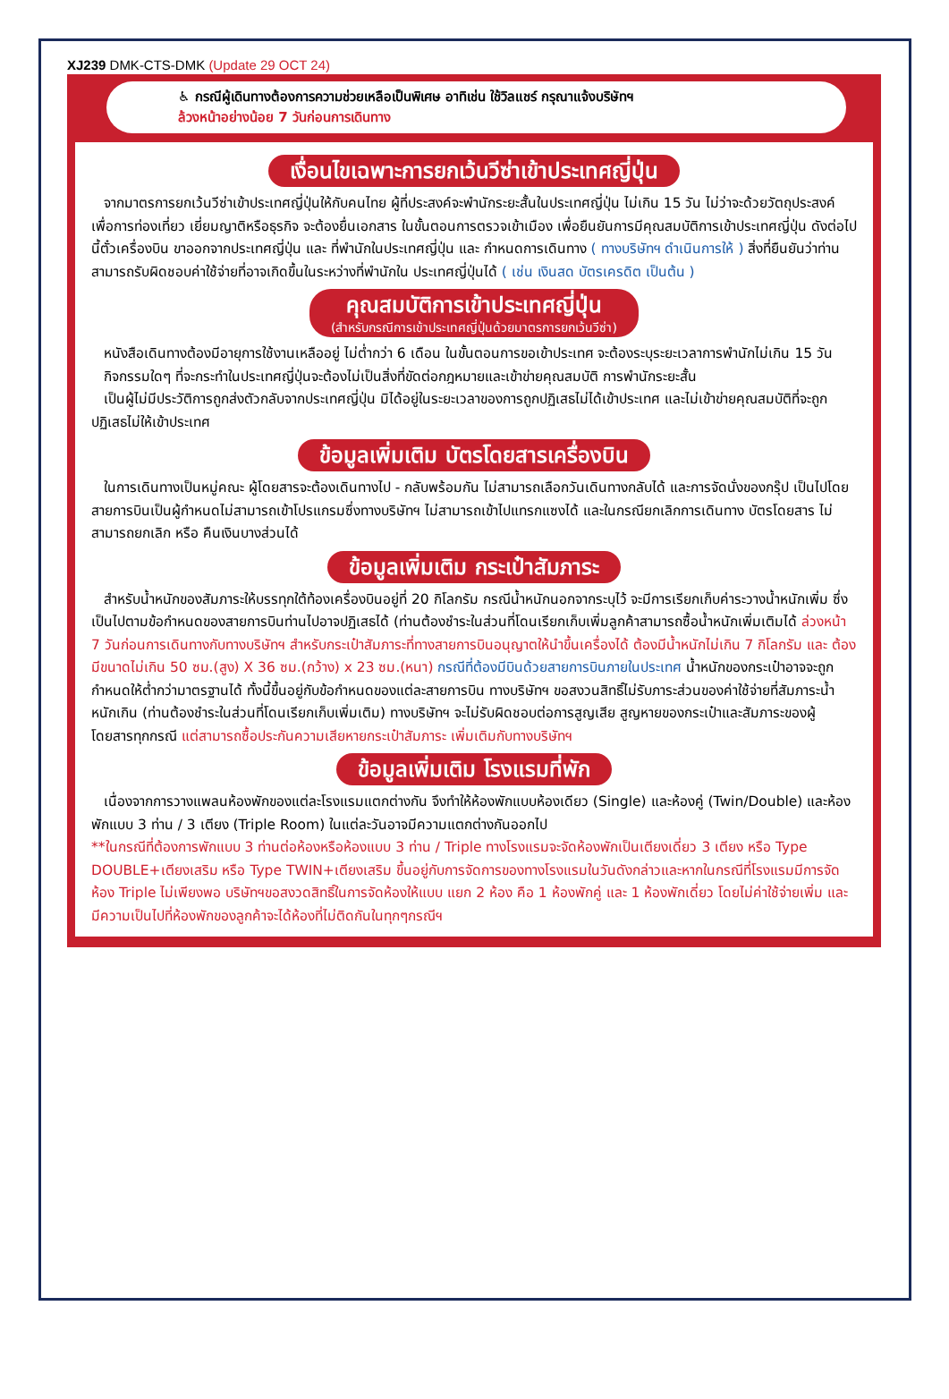XJ239 DMK-CTS-DMK (Update 29 OCT 24)
♿ กรณีผู้เดินทางต้องการความช่วยเหลือเป็นพิเศษ อาทิเช่น ใช้วิลแชร์ กรุณาแจ้งบริษัทฯ
ล้วงหน้าอย่างน้อย 7 วันก่อนการเดินทาง
เงื่อนไขเฉพาะการยกเว้นวีซ่าเข้าประเทศญี่ปุ่น
จากมาตรการยกเว้นวีซ่าเข้าประเทศญี่ปุ่นให้กับคนไทย ผู้ที่ประสงค์จะพำนักระยะสั้นในประเทศญี่ปุ่น ไม่เกิน 15 วัน ไม่ว่าจะด้วยวัตถุประสงค์เพื่อการท่องเที่ยว เยี่ยมญาติหรือธุรกิจ จะต้องยื่นเอกสาร ในขั้นตอนการตรวจเข้าเมือง เพื่อยืนยันการมีคุณสมบัติการเข้าประเทศญี่ปุ่น ดังต่อไปนี้ตั๋วเครื่องบิน ขาออกจากประเทศญี่ปุ่น และ ที่พำนักในประเทศญี่ปุ่น และ กำหนดการเดินทาง ( ทางบริษัทฯ ดำเนินการให้ ) สิ่งที่ยืนยันว่าท่านสามารถรับผิดชอบค่าใช้จ่ายที่อาจเกิดขึ้นในระหว่างที่พำนักใน ประเทศญี่ปุ่นได้ ( เช่น เงินสด บัตรเครดิต เป็นต้น )
คุณสมบัติการเข้าประเทศญี่ปุ่น
(สำหรับกรณีการเข้าประเทศญี่ปุ่นด้วยมาตรการยกเว้นวีซ่า)
หนังสือเดินทางต้องมีอายุการใช้งานเหลืออยู่ ไม่ต่ำกว่า 6 เดือน ในขั้นตอนการขอเข้าประเทศ จะต้องระบุระยะเวลาการพำนักไม่เกิน 15 วัน
กิจกรรมใดๆ ที่จะกระทำในประเทศญี่ปุ่นจะต้องไม่เป็นสิ่งที่ขัดต่อกฎหมายและเข้าข่ายคุณสมบัติ การพำนักระยะสั้น
เป็นผู้ไม่มีประวัติการถูกส่งตัวกลับจากประเทศญี่ปุ่น มิได้อยู่ในระยะเวลาของการถูกปฏิเสธไม่ได้เข้าประเทศ และไม่เข้าข่ายคุณสมบัติที่จะถูกปฏิเสธไม่ให้เข้าประเทศ
ข้อมูลเพิ่มเติม บัตรโดยสารเครื่องบิน
ในการเดินทางเป็นหมู่คณะ ผู้โดยสารจะต้องเดินทางไป - กลับพร้อมกัน ไม่สามารถเลือกวันเดินทางกลับได้ และการจัดนั่งของกรุ๊ป เป็นไปโดยสายการบินเป็นผู้กำหนดไม่สามารถเข้าโปรแกรมซึ่งทางบริษัทฯ ไม่สามารถเข้าไปแทรกแซงได้ และในกรณียกเลิกการเดินทาง บัตรโดยสาร ไม่สามารถยกเลิก หรือ คืนเงินบางส่วนได้
ข้อมูลเพิ่มเติม กระเป๋าสัมภาระ
สำหรับน้ำหนักของสัมภาระให้บรรทุกใต้ท้องเครื่องบินอยู่ที่ 20 กิโลกรัม กรณีน้ำหนักนอกจากระบุไว้ จะมีการเรียกเก็บค่าระวางน้ำหนักเพิ่ม ซึ่งเป็นไปตามข้อกำหนดของสายการบินท่านไปอาจปฏิเสธได้ (ท่านต้องชำระในส่วนที่โดนเรียกเก็บเพิ่มลูกค้าสามารถซื้อน้ำหนักเพิ่มเติมได้ ล่วงหน้า 7 วันก่อนการเดินทางกับทางบริษัทฯ สำหรับกระเป๋าสัมภาระที่ทางสายการบินอนุญาตให้นำขึ้นเครื่องได้ ต้องมีน้ำหนักไม่เกิน 7 กิโลกรัม และ ต้องมีขนาดไม่เกิน 50 ซม.(สูง) X 36 ซม.(กว้าง) x 23 ซม.(หนา) กรณีที่ต้องมีบินด้วยสายการบินภายในประเทศ น้ำหนักของกระเป๋าอาจจะถูกกำหนดให้ต่ำกว่ามาตรฐานได้ ทั้งนี้ขึ้นอยู่กับข้อกำหนดของแต่ละสายการบิน ทางบริษัทฯ ขอสงวนสิทธิ์ไม่รับภาระส่วนของค่าใช้จ่ายที่สัมภาระน้ำหนักเกิน (ท่านต้องชำระในส่วนที่โดนเรียกเก็บเพิ่มเติม) ทางบริษัทฯ จะไม่รับผิดชอบต่อการสูญเสีย สูญหายของกระเป๋าและสัมภาระของผู้โดยสารทุกกรณี แต่สามารถซื้อประกันความเสียหายกระเป๋าสัมภาระ เพิ่มเติมกับทางบริษัทฯ
ข้อมูลเพิ่มเติม โรงแรมที่พัก
เนื่องจากการวางแพลนห้องพักของแต่ละโรงแรมแตกต่างกัน จึงทำให้ห้องพักแบบห้องเดียว (Single) และห้องคู่ (Twin/Double) และห้องพักแบบ 3 ท่าน / 3 เตียง (Triple Room) ในแต่ละวันอาจมีความแตกต่างกันออกไป
**ในกรณีที่ต้องการพักแบบ 3 ท่านต่อห้องหรือห้องแบบ 3 ท่าน / Triple ทางโรงแรมจะจัดห้องพักเป็นเตียงเดี่ยว 3 เตียง หรือ Type DOUBLE+เตียงเสริม หรือ Type TWIN+เตียงเสริม ขึ้นอยู่กับการจัดการของทางโรงแรมในวันดังกล่าวและหากในกรณีที่โรงแรมมีการจัดห้อง Triple ไม่เพียงพอ บริษัทฯขอสงวดสิทธิ์ในการจัดห้องให้แบบ แยก 2 ห้อง คือ 1 ห้องพักคู่ และ 1 ห้องพักเดี่ยว โดยไม่ค่าใช้จ่ายเพิ่ม และ มีความเป็นไปที่ห้องพักของลูกค้าจะได้ห้องที่ไม่ติดกันในทุกๆกรณีฯ